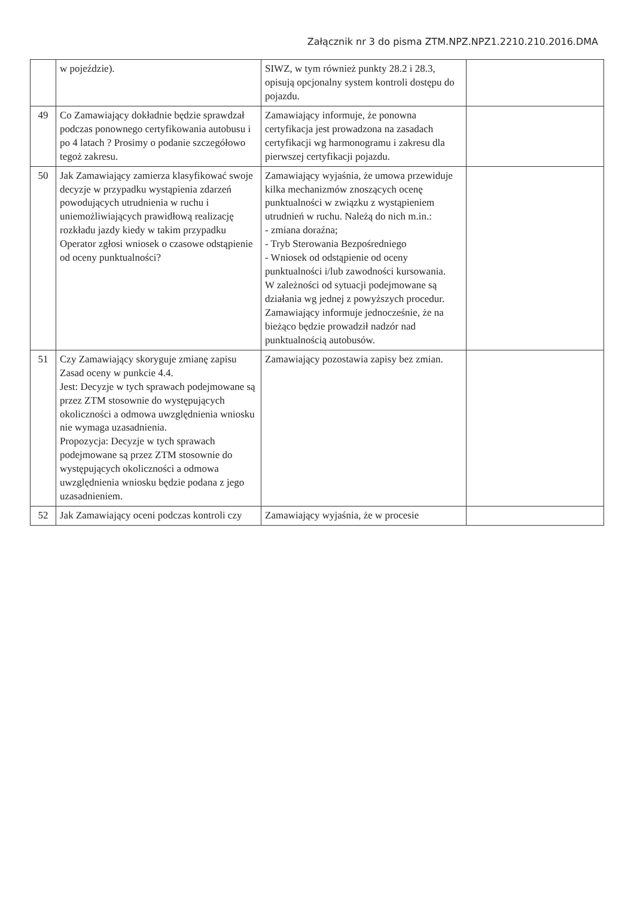Załącznik nr 3 do pisma ZTM.NPZ.NPZ1.2210.210.2016.DMA
| | w pojeździe). | SIWZ, w tym również punkty 28.2 i 28.3, opisują opcjonalny system kontroli dostępu do pojazdu. | |
| 49 | Co Zamawiający dokładnie będzie sprawdzał podczas ponownego certyfikowania autobusu i po 4 latach ? Prosimy o podanie szczegółowo tegoż zakresu. | Zamawiający informuje, że ponowna certyfikacja jest prowadzona na zasadach certyfikacji wg harmonogramu i zakresu dla pierwszej certyfikacji pojazdu. | |
| 50 | Jak Zamawiający zamierza klasyfikować swoje decyzje w przypadku wystąpienia zdarzeń powodujących utrudnienia w ruchu i uniemożliwiających prawidłową realizację rozkładu jazdy kiedy w takim przypadku Operator zgłosi wniosek o czasowe odstąpienie od oceny punktualności? | Zamawiający wyjaśnia, że umowa przewiduje kilka mechanizmów znoszących ocenę punktualności w związku z wystąpieniem utrudnień w ruchu. Należą do nich m.in.: - zmiana doraźna; - Tryb Sterowania Bezpośredniego - Wniosek od odstąpienie od oceny punktualności i/lub zawodności kursowania. W zależności od sytuacji podejmowane są działania wg jednej z powyższych procedur. Zamawiający informuje jednocześnie, że na bieżąco będzie prowadził nadzór nad punktualnością autobusów. | |
| 51 | Czy Zamawiający skoryguje zmianę zapisu Zasad oceny w punkcie 4.4. Jest: Decyzje w tych sprawach podejmowane są przez ZTM stosownie do występujących okoliczności a odmowa uwzględnienia wniosku nie wymaga uzasadnienia. Propozycja: Decyzje w tych sprawach podejmowane są przez ZTM stosownie do występujących okoliczności a odmowa uwzględnienia wniosku będzie podana z jego uzasadnieniem. | Zamawiający pozostawia zapisy bez zmian. | |
| 52 | Jak Zamawiający oceni podczas kontroli czy | Zamawiający wyjaśnia, że w procesie | |